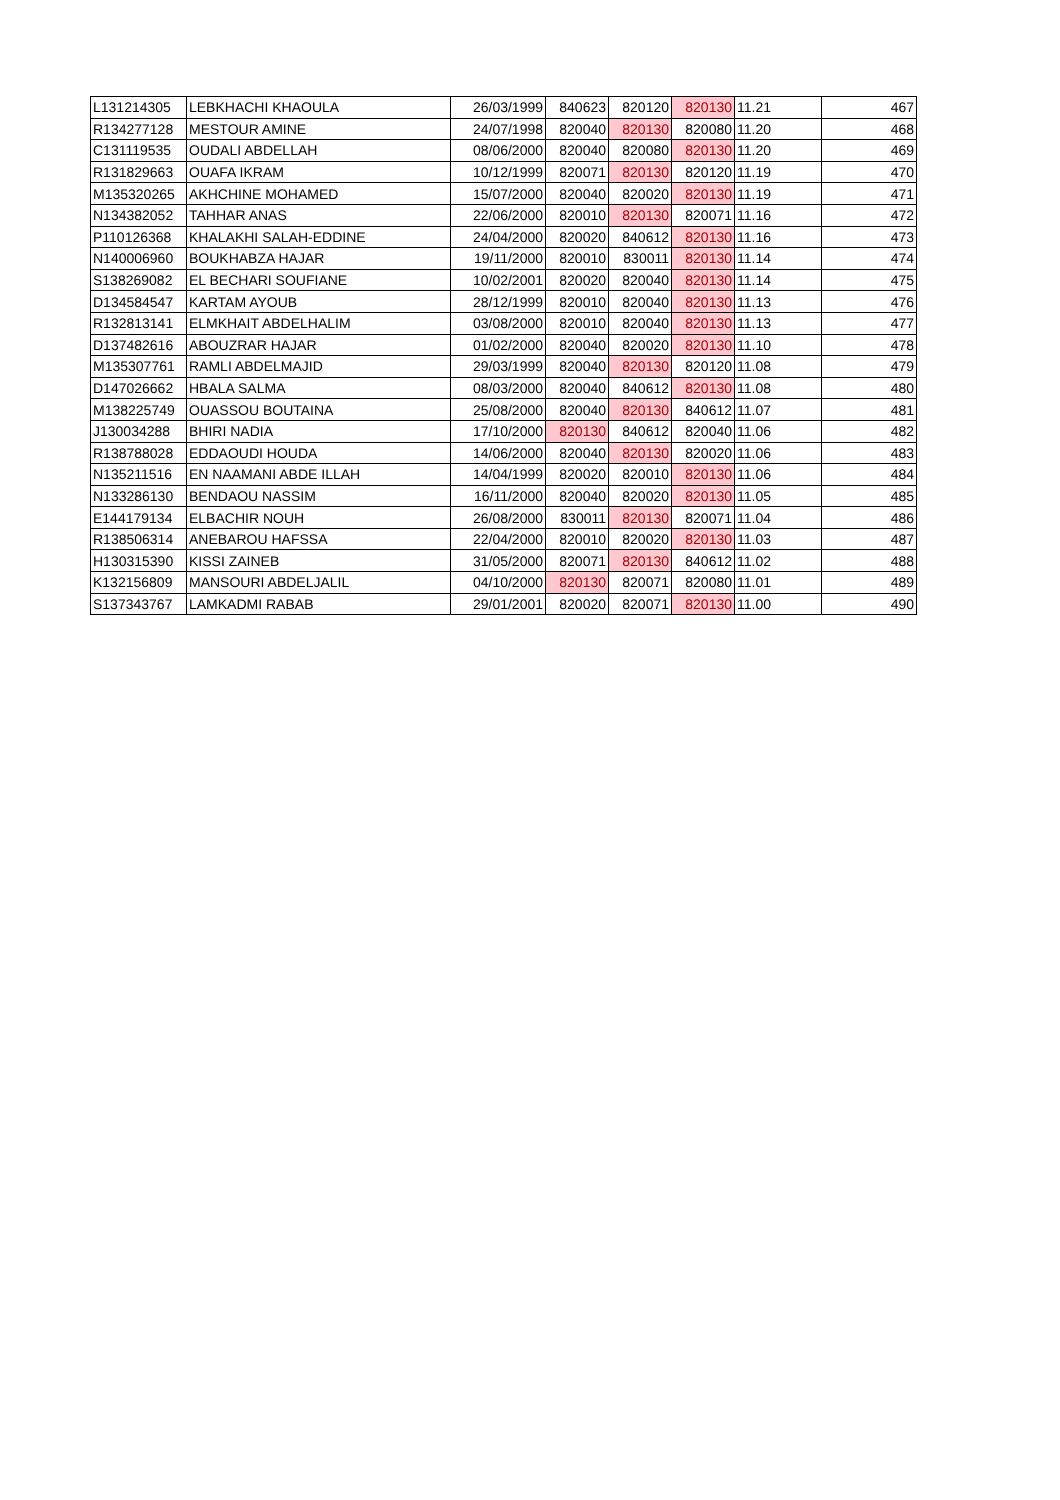| L131214305 | LEBKHACHI KHAOULA | 26/03/1999 | 840623 | 820120 | 820130 | 11.21 | 467 |
| R134277128 | MESTOUR AMINE | 24/07/1998 | 820040 | 820130 | 820080 | 11.20 | 468 |
| C131119535 | OUDALI ABDELLAH | 08/06/2000 | 820040 | 820080 | 820130 | 11.20 | 469 |
| R131829663 | OUAFA IKRAM | 10/12/1999 | 820071 | 820130 | 820120 | 11.19 | 470 |
| M135320265 | AKHCHINE MOHAMED | 15/07/2000 | 820040 | 820020 | 820130 | 11.19 | 471 |
| N134382052 | TAHHAR ANAS | 22/06/2000 | 820010 | 820130 | 820071 | 11.16 | 472 |
| P110126368 | KHALAKHI SALAH-EDDINE | 24/04/2000 | 820020 | 840612 | 820130 | 11.16 | 473 |
| N140006960 | BOUKHABZA HAJAR | 19/11/2000 | 820010 | 830011 | 820130 | 11.14 | 474 |
| S138269082 | EL BECHARI SOUFIANE | 10/02/2001 | 820020 | 820040 | 820130 | 11.14 | 475 |
| D134584547 | KARTAM AYOUB | 28/12/1999 | 820010 | 820040 | 820130 | 11.13 | 476 |
| R132813141 | ELMKHAIT ABDELHALIM | 03/08/2000 | 820010 | 820040 | 820130 | 11.13 | 477 |
| D137482616 | ABOUZRAR HAJAR | 01/02/2000 | 820040 | 820020 | 820130 | 11.10 | 478 |
| M135307761 | RAMLI ABDELMAJID | 29/03/1999 | 820040 | 820130 | 820120 | 11.08 | 479 |
| D147026662 | HBALA SALMA | 08/03/2000 | 820040 | 840612 | 820130 | 11.08 | 480 |
| M138225749 | OUASSOU BOUTAINA | 25/08/2000 | 820040 | 820130 | 840612 | 11.07 | 481 |
| J130034288 | BHIRI NADIA | 17/10/2000 | 820130 | 840612 | 820040 | 11.06 | 482 |
| R138788028 | EDDAOUDI HOUDA | 14/06/2000 | 820040 | 820130 | 820020 | 11.06 | 483 |
| N135211516 | EN NAAMANI ABDE ILLAH | 14/04/1999 | 820020 | 820010 | 820130 | 11.06 | 484 |
| N133286130 | BENDAOU NASSIM | 16/11/2000 | 820040 | 820020 | 820130 | 11.05 | 485 |
| E144179134 | ELBACHIR NOUH | 26/08/2000 | 830011 | 820130 | 820071 | 11.04 | 486 |
| R138506314 | ANEBAROU HAFSSA | 22/04/2000 | 820010 | 820020 | 820130 | 11.03 | 487 |
| H130315390 | KISSI ZAINEB | 31/05/2000 | 820071 | 820130 | 840612 | 11.02 | 488 |
| K132156809 | MANSOURI ABDELJALIL | 04/10/2000 | 820130 | 820071 | 820080 | 11.01 | 489 |
| S137343767 | LAMKADMI RABAB | 29/01/2001 | 820020 | 820071 | 820130 | 11.00 | 490 |